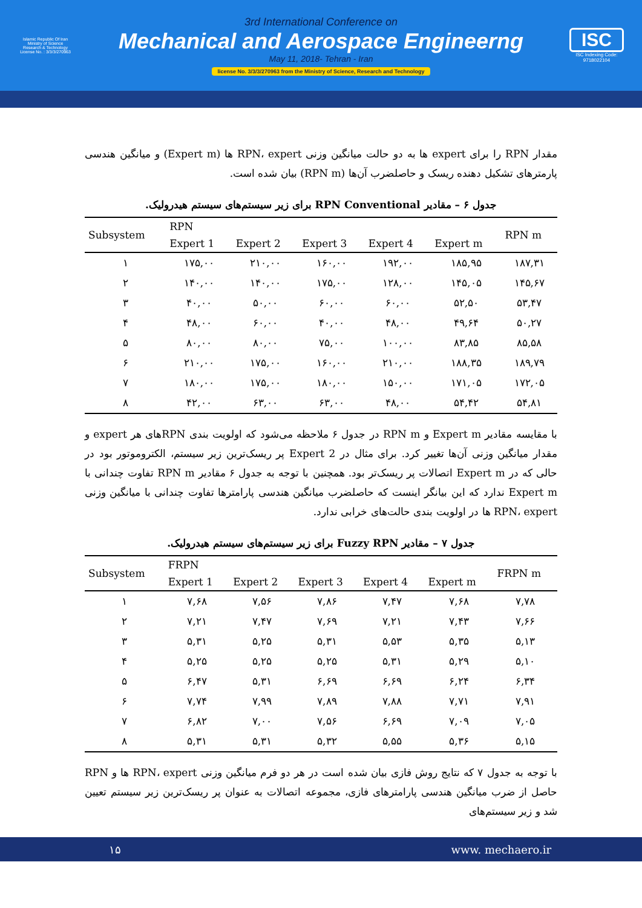Islamic Republic Of Iran
Ministry of Science
Research & Technology
License No. : 3/3/3/270963
3rd International Conference on
Mechanical and Aerospace Engineerng
May 11, 2018- Tehran - Iran
license No. 3/3/3/270963 from the Ministry of Science, Research and Technology
ISC
ISC Indexing Code:
9718022104
مقدار RPN را برای expert ها به دو حالت میانگین وزنی RPN، expert ها (Expert m) و میانگین هندسی پارمترهای تشکیل دهنده ریسک و حاصلضرب آن‌ها (RPN m) بیان شده است.
جدول ۶ – مقادیر RPN Conventional برای زیر سیستم‌های سیستم هیدرولیک.
| Subsystem | RPN | | | | | RPN m |
| --- | --- | --- | --- | --- | --- | --- |
| | Expert 1 | Expert 2 | Expert 3 | Expert 4 | Expert m | |
| ۱ | ۱۷۵,۰۰ | ۲۱۰,۰۰ | ۱۶۰,۰۰ | ۱۹۲,۰۰ | ۱۸۵,۹۵ | ۱۸۷,۳۱ |
| ۲ | ۱۴۰,۰۰ | ۱۴۰,۰۰ | ۱۷۵,۰۰ | ۱۲۸,۰۰ | ۱۴۵,۰۵ | ۱۴۵,۶۷ |
| ۳ | ۴۰,۰۰ | ۵۰,۰۰ | ۶۰,۰۰ | ۶۰,۰۰ | ۵۲,۵۰ | ۵۳,۴۷ |
| ۴ | ۴۸,۰۰ | ۶۰,۰۰ | ۴۰,۰۰ | ۴۸,۰۰ | ۴۹,۶۴ | ۵۰,۲۷ |
| ۵ | ۸۰,۰۰ | ۸۰,۰۰ | ۷۵,۰۰ | ۱۰۰,۰۰ | ۸۳,۸۵ | ۸۵,۵۸ |
| ۶ | ۲۱۰,۰۰ | ۱۷۵,۰۰ | ۱۶۰,۰۰ | ۲۱۰,۰۰ | ۱۸۸,۳۵ | ۱۸۹,۷۹ |
| ۷ | ۱۸۰,۰۰ | ۱۷۵,۰۰ | ۱۸۰,۰۰ | ۱۵۰,۰۰ | ۱۷۱,۰۵ | ۱۷۲,۰۵ |
| ۸ | ۴۲,۰۰ | ۶۳,۰۰ | ۶۳,۰۰ | ۴۸,۰۰ | ۵۴,۴۲ | ۵۴,۸۱ |
با مقایسه مقادیر Expert m و RPN m در جدول ۶ ملاحظه می‌شود که اولویت بندی RPNهای هر expert و مقدار میانگین وزنی آن‌ها تغییر کرد. برای مثال در Expert 2 پر ریسک‌ترین زیر سیستم، الکتروموتور بود در حالی که در Expert m اتصالات پر ریسک‌تر بود. همچنین با توجه به جدول ۶ مقادیر RPN m تفاوت چندانی با Expert m ندارد که این بیانگر اینست که حاصلضرب میانگین هندسی پارامترها تفاوت چندانی با میانگین وزنی RPN، expert ها در اولویت بندی حالت‌های خرابی ندارد.
جدول ۷ – مقادیر Fuzzy RPN برای زیر سیستم‌های سیستم هیدرولیک.
| Subsystem | FRPN | | | | | FRPN m |
| --- | --- | --- | --- | --- | --- | --- |
| | Expert 1 | Expert 2 | Expert 3 | Expert 4 | Expert m | |
| ۱ | ۷,۶۸ | ۷,۵۶ | ۷,۸۶ | ۷,۴۷ | ۷,۶۸ | ۷,۷۸ |
| ۲ | ۷,۲۱ | ۷,۴۷ | ۷,۶۹ | ۷,۲۱ | ۷,۴۳ | ۷,۶۶ |
| ۳ | ۵,۳۱ | ۵,۲۵ | ۵,۳۱ | ۵,۵۳ | ۵,۳۵ | ۵,۱۳ |
| ۴ | ۵,۲۵ | ۵,۲۵ | ۵,۲۵ | ۵,۳۱ | ۵,۲۹ | ۵,۱۰ |
| ۵ | ۶,۴۷ | ۵,۳۱ | ۶,۶۹ | ۶,۶۹ | ۶,۲۴ | ۶,۳۴ |
| ۶ | ۷,۷۴ | ۷,۹۹ | ۷,۸۹ | ۷,۸۸ | ۷,۷۱ | ۷,۹۱ |
| ۷ | ۶,۸۲ | ۷,۰۰ | ۷,۵۶ | ۶,۶۹ | ۷,۰۹ | ۷,۰۵ |
| ۸ | ۵,۳۱ | ۵,۳۱ | ۵,۳۲ | ۵,۵۵ | ۵,۳۶ | ۵,۱۵ |
با توجه به جدول ۷ که نتایج روش فازی بیان شده است در هر دو فرم میانگین وزنی RPN، expert ها و RPN حاصل از ضرب میانگین هندسی پارامترهای فازی، مجموعه اتصالات به عنوان پر ریسک‌ترین زیر سیستم تعیین شد و زیر سیستم‌های
۱۵ www. mechaero.ir